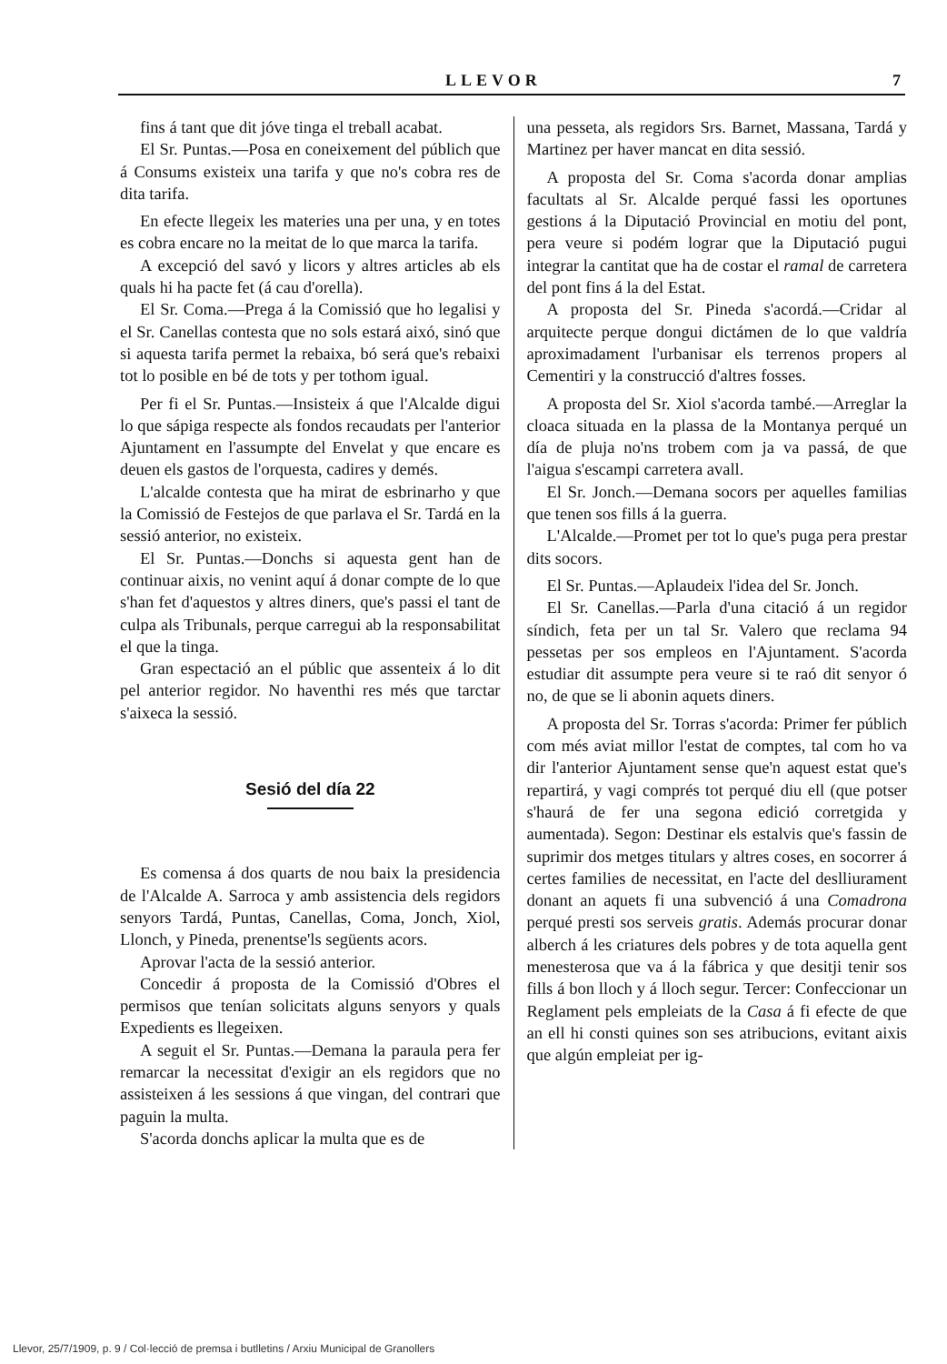LLEVOR 7
fins á tant que dit jóve tinga el treball acabat.
El Sr. Puntas.—Posa en coneixement del públich que á Consums existeix una tarifa y que no's cobra res de dita tarifa.
En efecte llegeix les materies una per una, y en totes es cobra encare no la meitat de lo que marca la tarifa.
A excepció del savó y licors y altres articles ab els quals hi ha pacte fet (á cau d'orella).
El Sr. Coma.—Prega á la Comissió que ho legalisi y el Sr. Canellas contesta que no sols estará aixó, sinó que si aquesta tarifa permet la rebaixa, bó será que's rebaixi tot lo posible en bé de tots y per tothom igual.
Per fi el Sr. Puntas.—Insisteix á que l'Alcalde digui lo que sápiga respecte als fondos recaudats per l'anterior Ajuntament en l'assumpte del Envelat y que encare es deuen els gastos de l'orquesta, cadires y demés.
L'alcalde contesta que ha mirat de esbrinarho y que la Comissió de Festejos de que parlava el Sr. Tardá en la sessió anterior, no existeix.
El Sr. Puntas.—Donchs si aquesta gent han de continuar aixis, no venint aquí á donar compte de lo que s'han fet d'aquestos y altres diners, que's passi el tant de culpa als Tribunals, perque carregui ab la responsabilitat el que la tinga.
Gran espectació an el públic que assenteix á lo dit pel anterior regidor. No haventhi res més que tarctar s'aixeca la sessió.
Sesió del día 22
Es comensa á dos quarts de nou baix la presidencia de l'Alcalde A. Sarroca y amb assistencia dels regidors senyors Tardá, Puntas, Canellas, Coma, Jonch, Xiol, Llonch, y Pineda, prenentse'ls següents acors.
Aprovar l'acta de la sessió anterior.
Concedir á proposta de la Comissió d'Obres el permisos que tenían solicitats alguns senyors y quals Expedients es llegeixen.
A seguit el Sr. Puntas.—Demana la paraula pera fer remarcar la necessitat d'exigir an els regidors que no assisteixen á les sessions á que vingan, del contrari que paguin la multa.
S'acorda donchs aplicar la multa que es de
una pesseta, als regidors Srs. Barnet, Massana, Tardá y Martinez per haver mancat en dita sessió.
A proposta del Sr. Coma s'acorda donar amplias facultats al Sr. Alcalde perqué fassi les oportunes gestions á la Diputació Provincial en motiu del pont, pera veure si podém lograr que la Diputació pugui integrar la cantitat que ha de costar el ramal de carretera del pont fins á la del Estat.
A proposta del Sr. Pineda s'acordá.—Cridar al arquitecte perque dongui dictámen de lo que valdría aproximadament l'urbanisar els terrenos propers al Cementiri y la construcció d'altres fosses.
A proposta del Sr. Xiol s'acorda també.—Arreglar la cloaca situada en la plassa de la Montanya perqué un día de pluja no'ns trobem com ja va passá, de que l'aigua s'escampi carretera avall.
El Sr. Jonch.—Demana socors per aquelles familias que tenen sos fills á la guerra.
L'Alcalde.—Promet per tot lo que's puga pera prestar dits socors.
El Sr. Puntas.—Aplaudeix l'idea del Sr. Jonch.
El Sr. Canellas.—Parla d'una citació á un regidor síndich, feta per un tal Sr. Valero que reclama 94 pessetas per sos empleos en l'Ajuntament. S'acorda estudiar dit assumpte pera veure si te raó dit senyor ó no, de que se li abonin aquets diners.
A proposta del Sr. Torras s'acorda: Primer fer públich com més aviat millor l'estat de comptes, tal com ho va dir l'anterior Ajuntament sense que'n aquest estat que's repartirá, y vagi comprés tot perqué diu ell (que potser s'haurá de fer una segona edició corretgida y aumentada). Segon: Destinar els estalvis que's fassin de suprimir dos metges titulars y altres coses, en socorrer á certes families de necessitat, en l'acte del deslliurament donant an aquets fi una subvenció á una Comadrona perqué presti sos serveis gratis. Además procurar donar alberch á les criatures dels pobres y de tota aquella gent menesterosa que va á la fábrica y que desitji tenir sos fills á bon lloch y á lloch segur. Tercer: Confeccionar un Reglament pels empleiats de la Casa á fi efecte de que an ell hi consti quines son ses atribucions, evitant aixis que algún empleiat per ig-
Llevor, 25/7/1909, p. 9 / Col·lecció de premsa i butlletins / Arxiu Municipal de Granollers